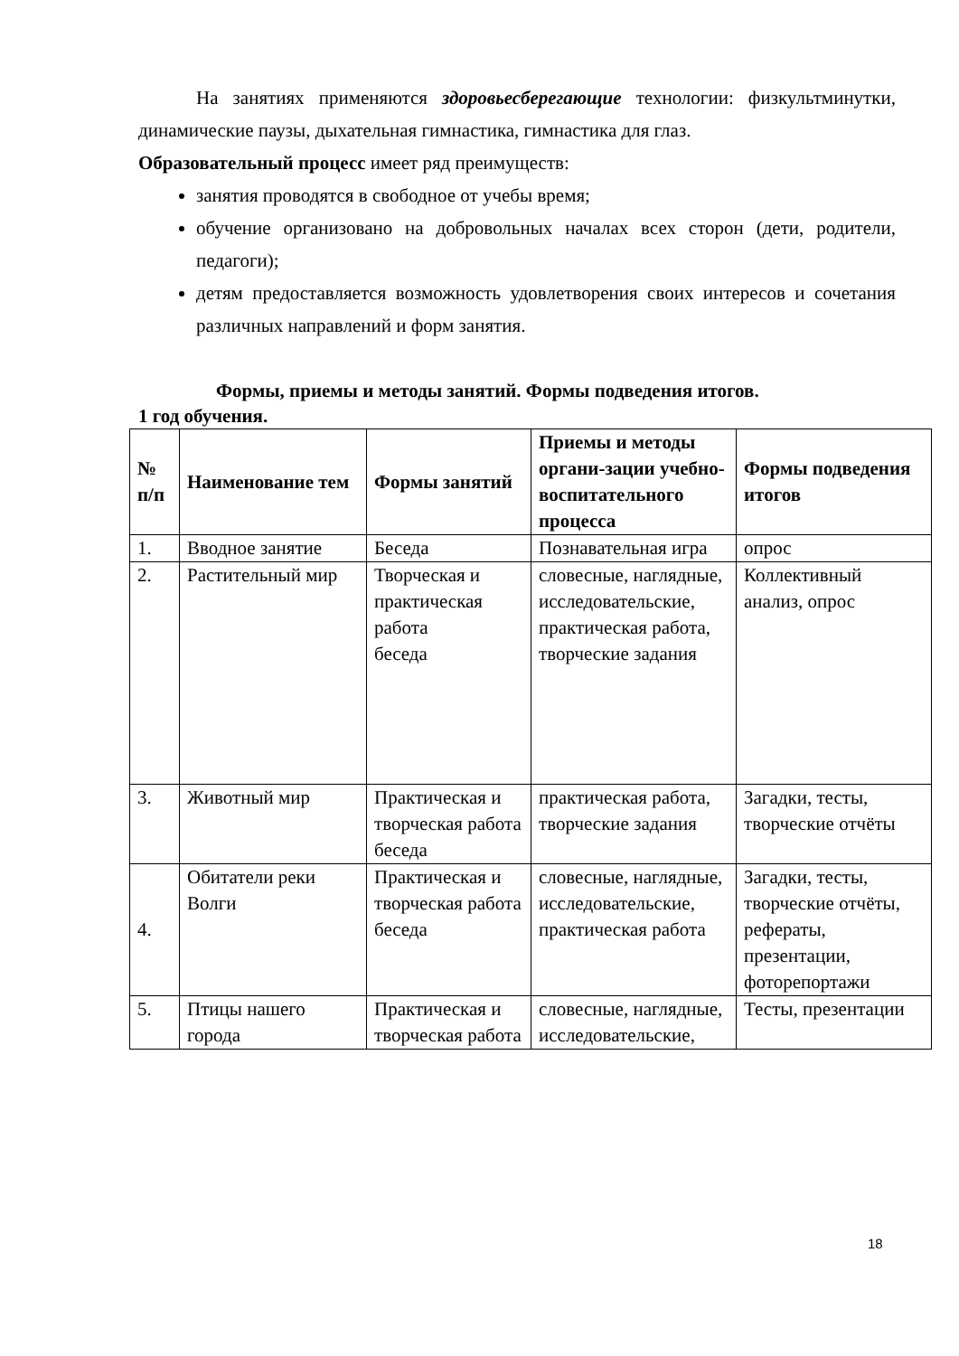На занятиях применяются здоровьесберегающие технологии: физкультминутки, динамические паузы, дыхательная гимнастика, гимнастика для глаз.
Образовательный процесс имеет ряд преимуществ:
занятия проводятся в свободное от учебы время;
обучение организовано на добровольных началах всех сторон (дети, родители, педагоги);
детям предоставляется возможность удовлетворения своих интересов и сочетания различных направлений и форм занятия.
Формы, приемы и методы занятий. Формы подведения итогов.
1 год обучения.
| № п/п | Наименование тем | Формы занятий | Приемы и методы органи-зации учебно-воспитательного процесса | Формы подведения итогов |
| --- | --- | --- | --- | --- |
| 1. | Вводное занятие | Беседа | Познавательная игра | опрос |
| 2. | Растительный мир | Творческая и практическая работа беседа | словесные, наглядные, исследовательские, практическая работа, творческие задания | Коллективный анализ, опрос |
| 3. | Животный мир | Практическая и творческая работа беседа | практическая работа, творческие задания | Загадки, тесты, творческие отчёты |
| 4. | Обитатели реки Волги | Практическая и творческая работа беседа | словесные, наглядные, исследовательские, практическая работа | Загадки, тесты, творческие отчёты, рефераты, презентации, фоторепортажи |
| 5. | Птицы нашего города | Практическая и творческая работа | словесные, наглядные, исследовательские, | Тесты, презентации |
18